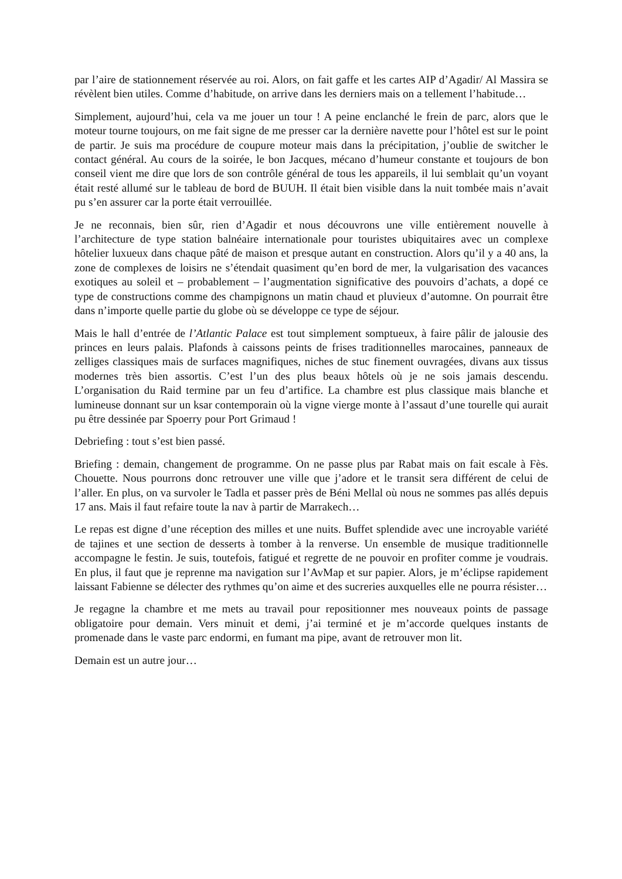par l’aire de stationnement réservée au roi. Alors, on fait gaffe et les cartes AIP d’Agadir/ Al Massira se révèlent bien utiles. Comme d’habitude, on arrive dans les derniers mais on a tellement l’habitude…
Simplement, aujourd’hui, cela va me jouer un tour ! A peine enclanché le frein de parc, alors que le moteur tourne toujours, on me fait signe de me presser car la dernière navette pour l’hôtel est sur le point de partir. Je suis ma procédure de coupure moteur mais dans la précipitation, j’oublie de switcher le contact général. Au cours de la soirée, le bon Jacques, mécano d’humeur constante et toujours de bon conseil vient me dire que lors de son contrôle général de tous les appareils, il lui semblait qu’un voyant était resté allumé sur le tableau de bord de BUUH. Il était bien visible dans la nuit tombée mais n’avait pu s’en assurer car la porte était verrouillée.
Je ne reconnais, bien sûr, rien d’Agadir et nous découvrons une ville entièrement nouvelle à l’architecture de type station balnéaire internationale pour touristes ubiquitaires avec un complexe hôtelier luxueux dans chaque pâté de maison et presque autant en construction. Alors qu’il y a 40 ans, la zone de complexes de loisirs ne s’étendait quasiment qu’en bord de mer, la vulgarisation des vacances exotiques au soleil et – probablement – l’augmentation significative des pouvoirs d’achats, a dopé ce type de constructions comme des champignons un matin chaud et pluvieux d’automne. On pourrait être dans n’importe quelle partie du globe où se développe ce type de séjour.
Mais le hall d’entrée de l’Atlantic Palace est tout simplement somptueux, à faire pâlir de jalousie des princes en leurs palais. Plafonds à caissons peints de frises traditionnelles marocaines, panneaux de zelliges classiques mais de surfaces magnifiques, niches de stuc finement ouvragées, divans aux tissus modernes très bien assortis. C’est l’un des plus beaux hôtels où je ne sois jamais descendu. L’organisation du Raid termine par un feu d’artifice. La chambre est plus classique mais blanche et lumineuse donnant sur un ksar contemporain où la vigne vierge monte à l’assaut d’une tourelle qui aurait pu être dessinée par Spoerry pour Port Grimaud !
Debriefing : tout s’est bien passé.
Briefing : demain, changement de programme. On ne passe plus par Rabat mais on fait escale à Fès. Chouette. Nous pourrons donc retrouver une ville que j’adore et le transit sera différent de celui de l’aller. En plus, on va survoler le Tadla et passer près de Béni Mellal où nous ne sommes pas allés depuis 17 ans. Mais il faut refaire toute la nav à partir de Marrakech…
Le repas est digne d’une réception des milles et une nuits. Buffet splendide avec une incroyable variété de tajines et une section de desserts à tomber à la renverse. Un ensemble de musique traditionnelle accompagne le festin. Je suis, toutefois, fatigué et regrette de ne pouvoir en profiter comme je voudrais. En plus, il faut que je reprenne ma navigation sur l’AvMap et sur papier. Alors, je m’éclipse rapidement laissant Fabienne se délecter des rythmes qu’on aime et des sucreries auxquelles elle ne pourra résister…
Je regagne la chambre et me mets au travail pour repositionner mes nouveaux points de passage obligatoire pour demain. Vers minuit et demi, j’ai terminé et je m’accorde quelques instants de promenade dans le vaste parc endormi, en fumant ma pipe, avant de retrouver mon lit.
Demain est un autre jour…